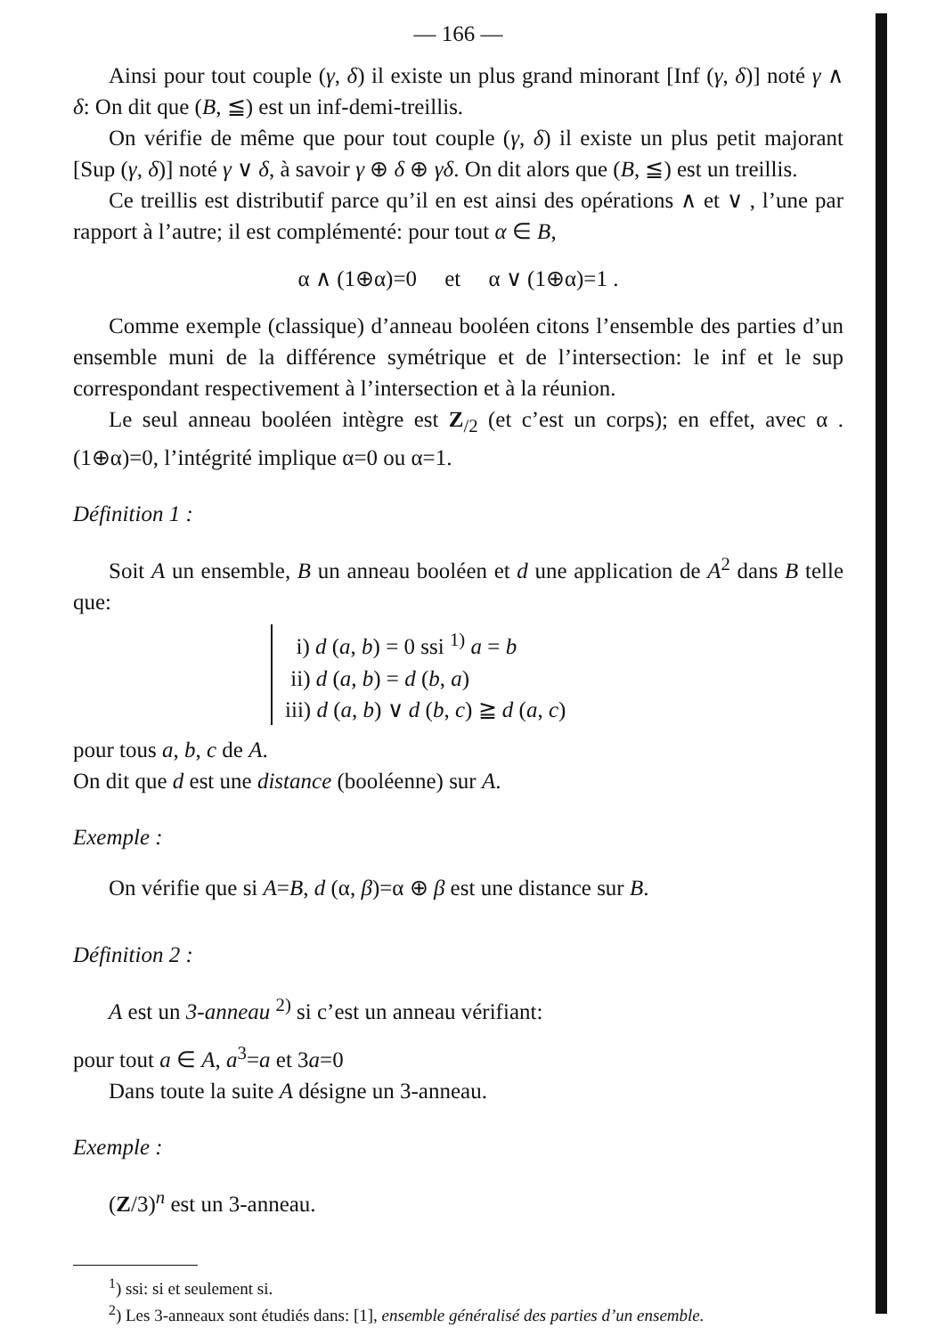— 166 —
Ainsi pour tout couple (γ, δ) il existe un plus grand minorant [Inf (γ, δ)] noté γ ∧ δ: On dit que (B, ≦) est un inf-demi-treillis.
On vérifie de même que pour tout couple (γ, δ) il existe un plus petit majorant [Sup (γ, δ)] noté γ ∨ δ, à savoir γ ⊕ δ ⊕ γδ. On dit alors que (B, ≦) est un treillis.
Ce treillis est distributif parce qu’il en est ainsi des opérations ∧ et ∨ , l’une par rapport à l’autre; il est complémenté: pour tout α ∈ B,
α ∧ (1⊕α)=0 et α ∨ (1⊕α)=1 .
Comme exemple (classique) d’anneau booléen citons l’ensemble des parties d’un ensemble muni de la différence symétrique et de l’intersection: le inf et le sup correspondant respectivement à l’intersection et à la réunion.
Le seul anneau booléen intègre est Z<sub>/2</sub> (et c’est un corps); en effet, avec α . (1⊕α)=0, l’intégrité implique α=0 ou α=1.
Définition 1 :
Soit A un ensemble, B un anneau booléen et d une application de A<sup>2</sup> dans B telle que:
i) d (a, b) = 0 ssi <sup>1)</sup> a = b
ii) d (a, b) = d (b, a)
iii) d (a, b) ∨ d (b, c) ≧ d (a, c)
pour tous a, b, c de A.
On dit que d est une distance (booléenne) sur A.
Exemple :
On vérifie que si A=B, d (α, β)=α ⊕ β est une distance sur B.
Définition 2 :
A est un 3-anneau <sup>2)</sup> si c’est un anneau vérifiant:
pour tout a ∈ A, a<sup>3</sup>=a et 3a=0
Dans toute la suite A désigne un 3-anneau.
Exemple :
(Z/3)<sup>n</sup> est un 3-anneau.
<sup>1</sup>) ssi: si et seulement si.
<sup>2</sup>) Les 3-anneaux sont étudiés dans: [1], ensemble généralisé des parties d’un ensemble.